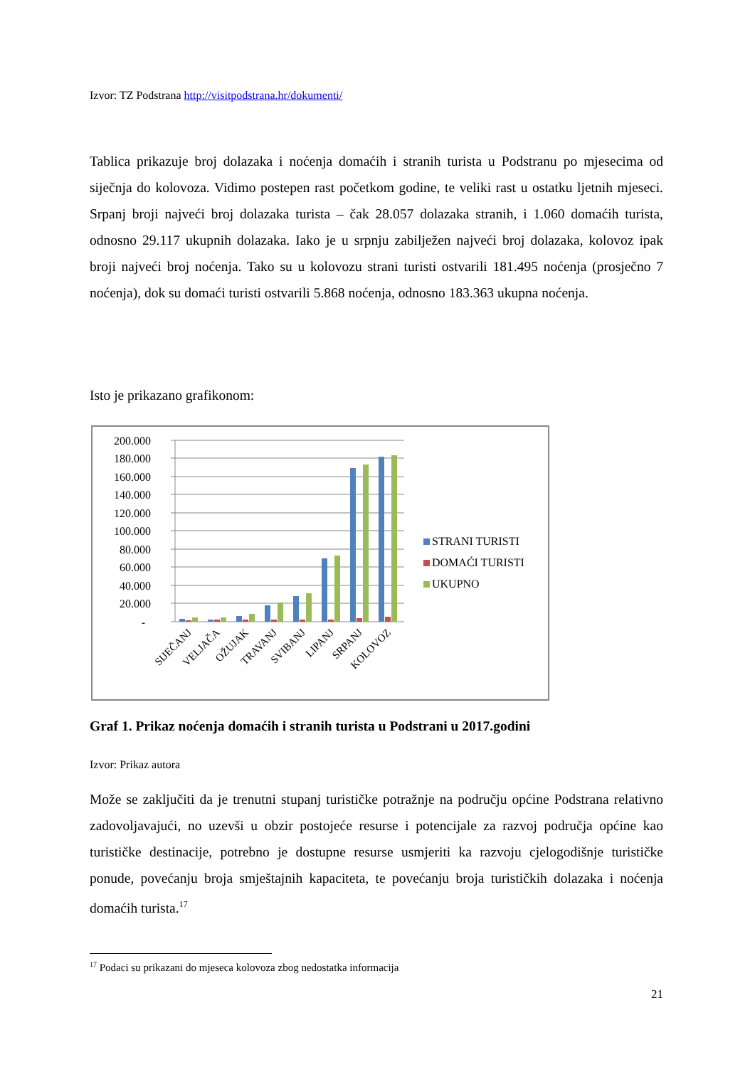Izvor: TZ Podstrana http://visitpodstrana.hr/dokumenti/
Tablica prikazuje broj dolazaka i noćenja domaćih i stranih turista u Podstranu po mjesecima od siječnja do kolovoza. Vidimo postepen rast početkom godine, te veliki rast u ostatku ljetnih mjeseci. Srpanj broji najveći broj dolazaka turista – čak 28.057 dolazaka stranih, i 1.060 domaćih turista, odnosno 29.117 ukupnih dolazaka. Iako je u srpnju zabilježen najveći broj dolazaka, kolovoz ipak broji najveći broj noćenja. Tako su u kolovozu strani turisti ostvarili 181.495 noćenja (prosječno 7 noćenja), dok su domaći turisti ostvarili 5.868 noćenja, odnosno 183.363 ukupna noćenja.
Isto je prikazano grafikonom:
200.000
180.000
160.000
140.000
120.000
100.000
80.000
60.000
40.000
20.000
-
SIJEČANJ
VELJAČA
OŽUJAK
TRAVANJ
SVIBANJ
LIPANJ
SRPANJ
KOLOVOZ
STRANI TURISTI
DOMAĆI TURISTI
UKUPNO
Graf 1. Prikaz noćenja domaćih i stranih turista u Podstrani u 2017.godini
Izvor: Prikaz autora
Može se zaključiti da je trenutni stupanj turističke potražnje na području općine Podstrana relativno zadovoljavajući, no uzevši u obzir postojeće resurse i potencijale za razvoj područja općine kao turističke destinacije, potrebno je dostupne resurse usmjeriti ka razvoju cjelogodišnje turističke ponude, povećanju broja smještajnih kapaciteta, te povećanju broja turističkih dolazaka i noćenja domaćih turista.<sup>17</sup>
<sup>17</sup> Podaci su prikazani do mjeseca kolovoza zbog nedostatka informacija
21